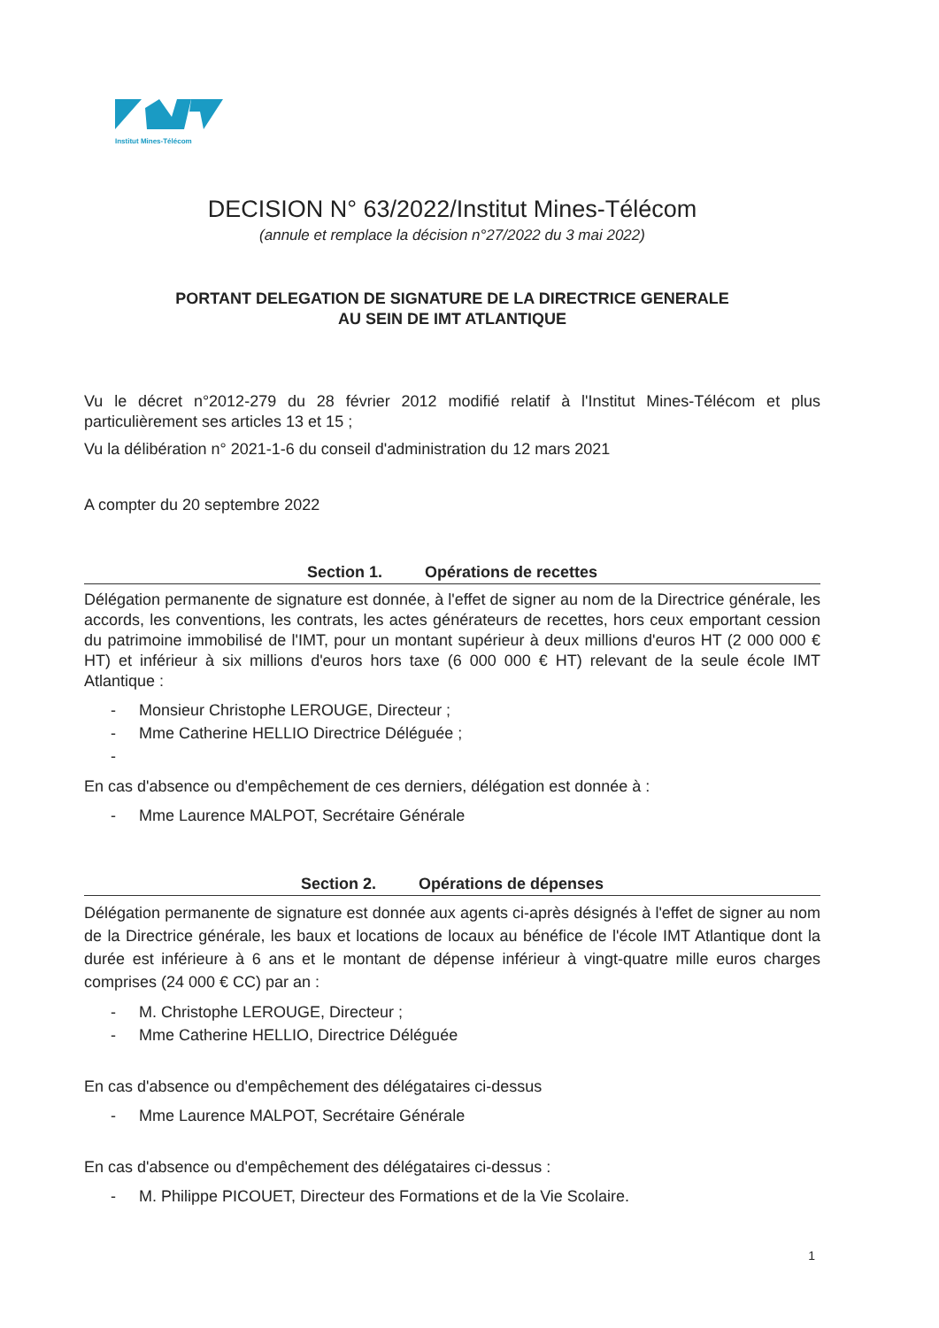Institut Mines-Télécom
DECISION N° 63/2022/Institut Mines-Télécom
(annule et remplace la décision n°27/2022 du 3 mai 2022)
PORTANT DELEGATION DE SIGNATURE DE LA DIRECTRICE GENERALE
AU SEIN DE IMT ATLANTIQUE
Vu le décret n°2012-279 du 28 février 2012 modifié relatif à l'Institut Mines-Télécom et plus particulièrement ses articles 13 et 15 ;
Vu la délibération n° 2021-1-6 du conseil d'administration du 12 mars 2021
A compter du 20 septembre 2022
Section 1. Opérations de recettes
Délégation permanente de signature est donnée, à l'effet de signer au nom de la Directrice générale, les accords, les conventions, les contrats, les actes générateurs de recettes, hors ceux emportant cession du patrimoine immobilisé de l'IMT, pour un montant supérieur à deux millions d'euros HT (2 000 000 € HT) et inférieur à six millions d'euros hors taxe (6 000 000 € HT) relevant de la seule école IMT Atlantique :
- Monsieur Christophe LEROUGE, Directeur ;
- Mme Catherine HELLIO Directrice Déléguée ;
-
En cas d'absence ou d'empêchement de ces derniers, délégation est donnée à :
- Mme Laurence MALPOT, Secrétaire Générale
Section 2. Opérations de dépenses
Délégation permanente de signature est donnée aux agents ci-après désignés à l'effet de signer au nom de la Directrice générale, les baux et locations de locaux au bénéfice de l'école IMT Atlantique dont la durée est inférieure à 6 ans et le montant de dépense inférieur à vingt-quatre mille euros charges comprises (24 000 € CC) par an :
- M. Christophe LEROUGE, Directeur ;
- Mme Catherine HELLIO, Directrice Déléguée
En cas d'absence ou d'empêchement des délégataires ci-dessus
- Mme Laurence MALPOT, Secrétaire Générale
En cas d'absence ou d'empêchement des délégataires ci-dessus :
- M. Philippe PICOUET, Directeur des Formations et de la Vie Scolaire.
1